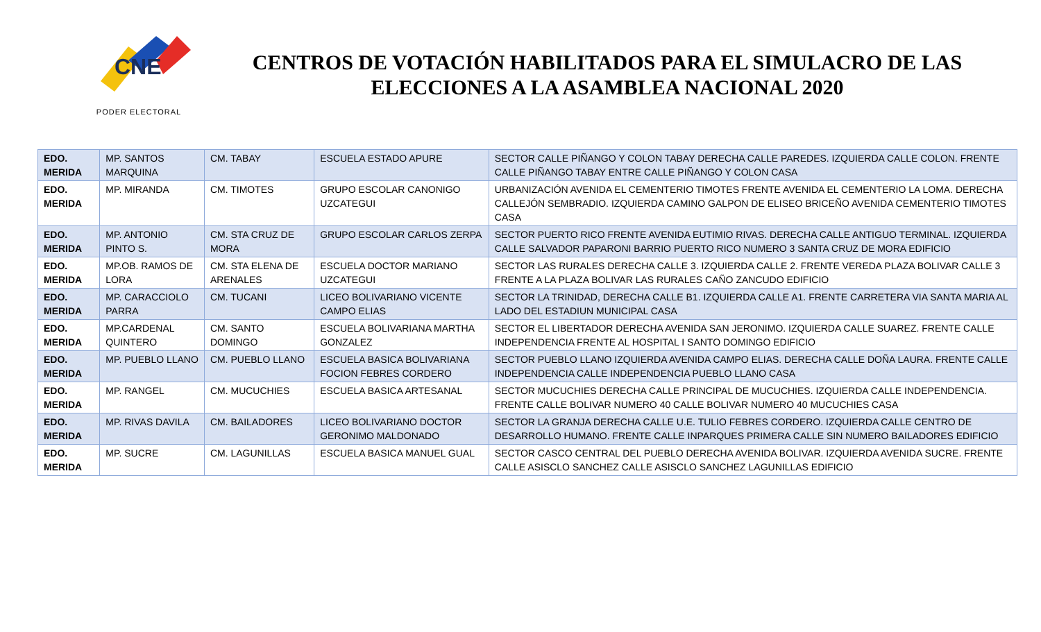CNE
PODER ELECTORAL
CENTROS DE VOTACIÓN HABILITADOS PARA EL SIMULACRO DE LAS ELECCIONES A LA ASAMBLEA NACIONAL 2020
| EDO. MERIDA | MP. SANTOS MARQUINA | CM. TABAY | ESCUELA ESTADO APURE | SECTOR CALLE PIÑANGO Y COLON TABAY DERECHA CALLE PAREDES. IZQUIERDA CALLE COLON. FRENTE CALLE PIÑANGO TABAY ENTRE CALLE PIÑANGO Y COLON CASA |
| EDO. MERIDA | MP. MIRANDA | CM. TIMOTES | GRUPO ESCOLAR CANONIGO UZCATEGUI | URBANIZACIÓN AVENIDA EL CEMENTERIO TIMOTES FRENTE AVENIDA EL CEMENTERIO LA LOMA. DERECHA CALLEJÓN SEMBRADIO. IZQUIERDA CAMINO GALPON DE ELISEO BRICEÑO AVENIDA CEMENTERIO TIMOTES CASA |
| EDO. MERIDA | MP. ANTONIO PINTO S. | CM. STA CRUZ DE MORA | GRUPO ESCOLAR CARLOS ZERPA | SECTOR PUERTO RICO FRENTE AVENIDA EUTIMIO RIVAS. DERECHA CALLE ANTIGUO TERMINAL. IZQUIERDA CALLE SALVADOR PAPARONI BARRIO PUERTO RICO NUMERO 3 SANTA CRUZ DE MORA EDIFICIO |
| EDO. MERIDA | MP.OB. RAMOS DE LORA | CM. STA ELENA DE ARENALES | ESCUELA DOCTOR MARIANO UZCATEGUI | SECTOR LAS RURALES DERECHA CALLE 3. IZQUIERDA CALLE 2. FRENTE VEREDA PLAZA BOLIVAR CALLE 3 FRENTE A LA PLAZA BOLIVAR LAS RURALES CAÑO ZANCUDO EDIFICIO |
| EDO. MERIDA | MP. CARACCIOLO PARRA | CM. TUCANI | LICEO BOLIVARIANO VICENTE CAMPO ELIAS | SECTOR LA TRINIDAD, DERECHA CALLE B1. IZQUIERDA CALLE A1. FRENTE CARRETERA VIA SANTA MARIA AL LADO DEL ESTADIUN MUNICIPAL CASA |
| EDO. MERIDA | MP.CARDENAL QUINTERO | CM. SANTO DOMINGO | ESCUELA BOLIVARIANA MARTHA GONZALEZ | SECTOR EL LIBERTADOR DERECHA AVENIDA SAN JERONIMO. IZQUIERDA CALLE SUAREZ. FRENTE CALLE INDEPENDENCIA FRENTE AL HOSPITAL I SANTO DOMINGO EDIFICIO |
| EDO. MERIDA | MP. PUEBLO LLANO | CM. PUEBLO LLANO | ESCUELA BASICA BOLIVARIANA FOCION FEBRES CORDERO | SECTOR PUEBLO LLANO IZQUIERDA AVENIDA CAMPO ELIAS. DERECHA CALLE DOÑA LAURA. FRENTE CALLE INDEPENDENCIA CALLE INDEPENDENCIA PUEBLO LLANO CASA |
| EDO. MERIDA | MP. RANGEL | CM. MUCUCHIES | ESCUELA BASICA ARTESANAL | SECTOR MUCUCHIES DERECHA CALLE PRINCIPAL DE MUCUCHIES. IZQUIERDA CALLE INDEPENDENCIA. FRENTE CALLE BOLIVAR NUMERO 40 CALLE BOLIVAR NUMERO 40 MUCUCHIES CASA |
| EDO. MERIDA | MP. RIVAS DAVILA | CM. BAILADORES | LICEO BOLIVARIANO DOCTOR GERONIMO MALDONADO | SECTOR LA GRANJA DERECHA CALLE U.E. TULIO FEBRES CORDERO. IZQUIERDA CALLE CENTRO DE DESARROLLO HUMANO. FRENTE CALLE INPARQUES PRIMERA CALLE SIN NUMERO BAILADORES EDIFICIO |
| EDO. MERIDA | MP. SUCRE | CM. LAGUNILLAS | ESCUELA BASICA MANUEL GUAL | SECTOR CASCO CENTRAL DEL PUEBLO DERECHA AVENIDA BOLIVAR. IZQUIERDA AVENIDA SUCRE. FRENTE CALLE ASISCLO SANCHEZ CALLE ASISCLO SANCHEZ LAGUNILLAS EDIFICIO |